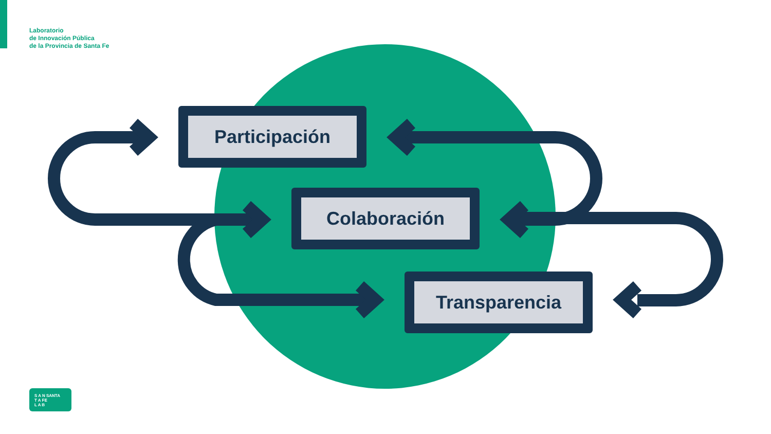Laboratorio
de Innovación Pública
de la Provincia de Santa Fe
Participación
Colaboración
Transparencia
S A N SANTA
T A FE
L A B